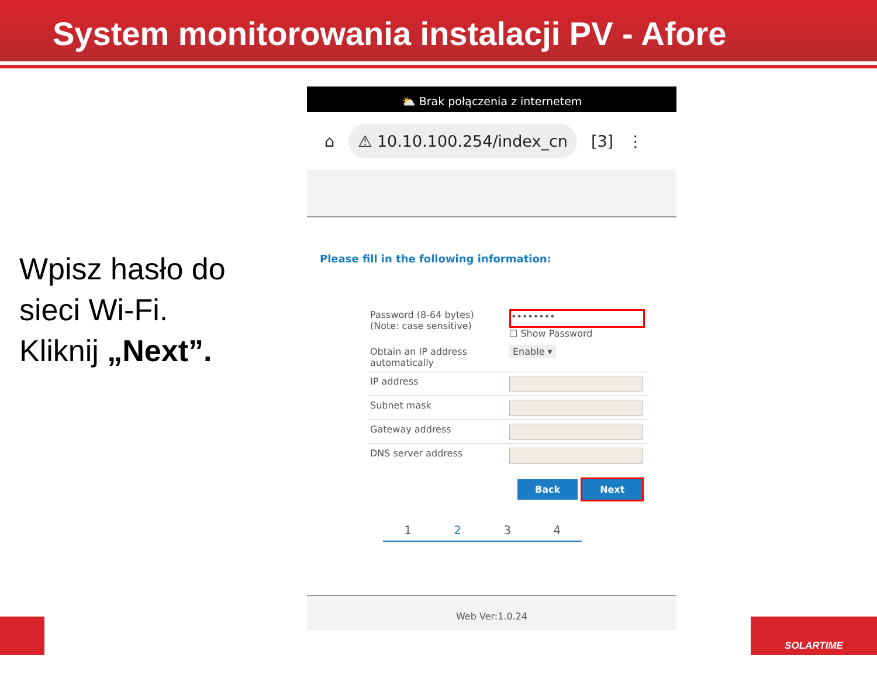System monitorowania instalacji PV - Afore
Wpisz hasło do
sieci Wi-Fi.
Kliknij „Next”.
⛅ Brak połączenia z internetem
⌂ ⚠ 10.10.100.254/index_cn [3] ⋮
Please fill in the following information:
| Password (8-64 bytes) (Note: case sensitive) | •••••••• ☐ Show Password |
| Obtain an IP address automatically | Enable ▾ |
| IP address | |
| Subnet mask | |
| Gateway address | |
| DNS server address | |
Back Next
1234
Web Ver:1.0.24
SOLARTIME